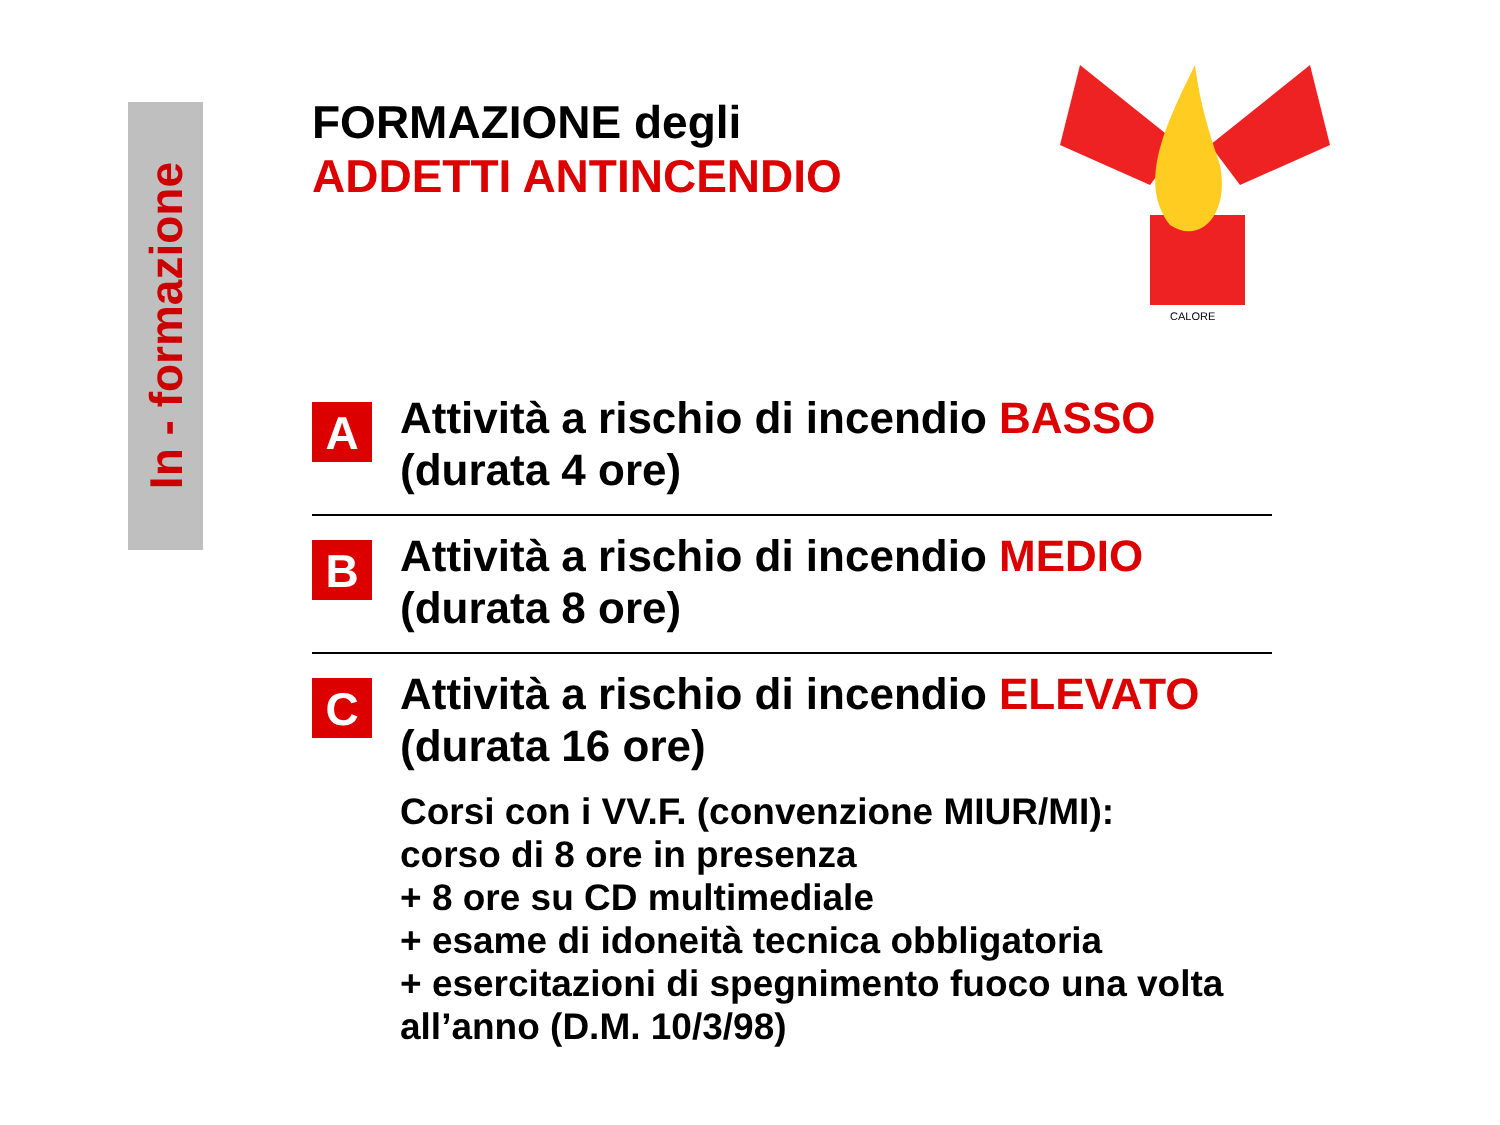In - formazione
CALORE
FORMAZIONE degli
ADDETTI ANTINCENDIO
A
Attività a rischio di incendio BASSO
(durata 4 ore)
B
Attività a rischio di incendio MEDIO
(durata 8 ore)
C
Attività a rischio di incendio ELEVATO
(durata 16 ore)
Corsi con i VV.F. (convenzione MIUR/MI):
corso di 8 ore in presenza
+ 8 ore su CD multimediale
+ esame di idoneità tecnica obbligatoria
+ esercitazioni di spegnimento fuoco una volta all’anno (D.M. 10/3/98)